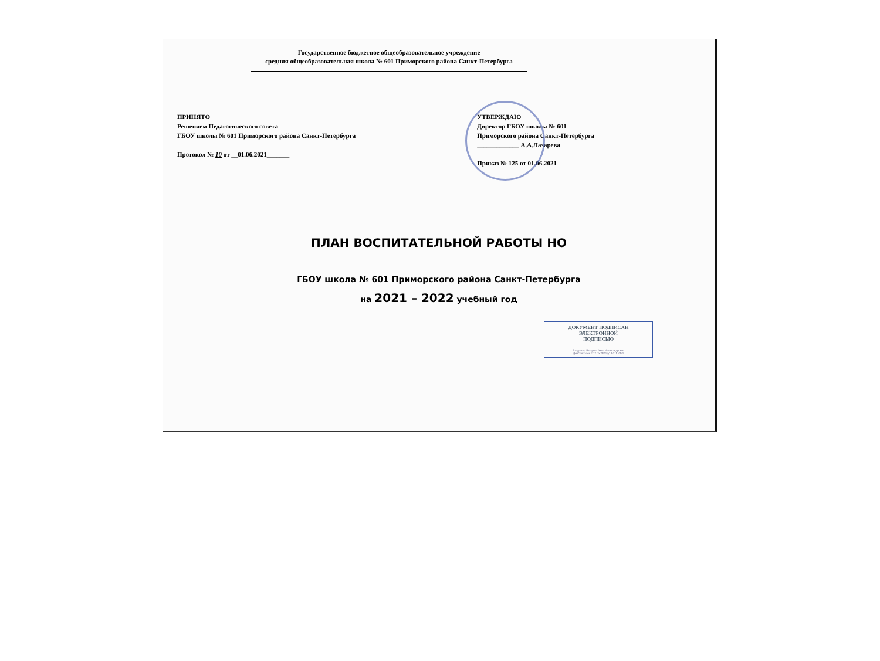Государственное бюджетное общеобразовательное учреждение
средняя общеобразовательная школа № 601 Приморского района Санкт-Петербурга
ПРИНЯТО
Решением Педагогического совета
ГБОУ школы № 601 Приморского района Санкт-Петербурга
Протокол № 10 от __01.06.2021_______
УТВЕРЖДАЮ
Директор ГБОУ школы № 601
Приморского района Санкт-Петербурга
_____________ А.А.Лазарева
Приказ № 125 от 01.06.2021
ПЛАН ВОСПИТАТЕЛЬНОЙ РАБОТЫ НО
ГБОУ школа № 601 Приморского района Санкт-Петербурга
на 2021 – 2022 учебный год
ДОКУМЕНТ ПОДПИСАН
ЭЛЕКТРОННОЙ
ПОДПИСЬЮ
Владелец: Лазарева Анна Александровна
Действителен с 17.05.2020 до 17.11.2021